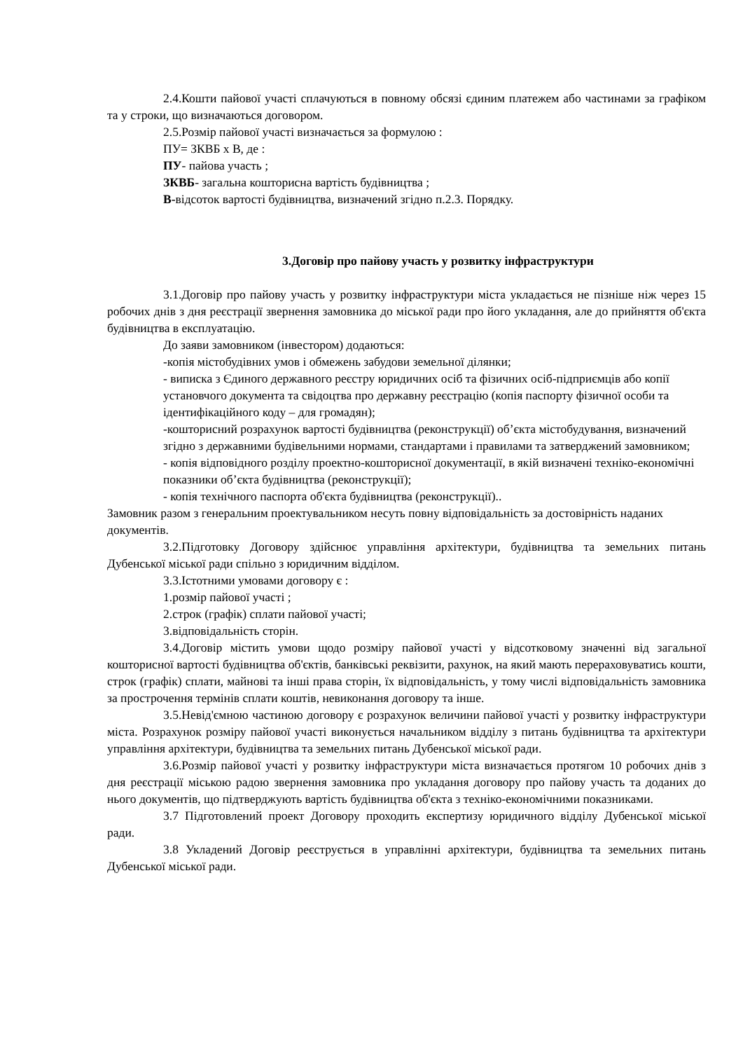2.4.Кошти пайової участі сплачуються в повному обсязі єдиним платежем або частинами за графіком та у строки, що визначаються договором.
2.5.Розмір пайової участі визначається за формулою :
ПУ= ЗКВБ х В, де :
ПУ- пайова участь ;
ЗКВБ- загальна кошторисна вартість будівництва ;
В-відсоток вартості будівництва, визначений згідно п.2.3. Порядку.
3.Договір про пайову участь у розвитку інфраструктури
3.1.Договір про пайову участь у розвитку інфраструктури міста укладається не пізніше ніж через 15 робочих днів з дня реєстрації звернення замовника до міської ради про його укладання, але до прийняття об'єкта будівництва в експлуатацію.
До заяви замовником (інвестором) додаються:
-копія містобудівних умов і обмежень забудови земельної ділянки;
- виписка з Єдиного державного реєстру юридичних осіб та фізичних осіб-підприємців або копії установчого документа та свідоцтва про державну реєстрацію (копія паспорту фізичної особи та ідентифікаційного коду – для громадян);
-кошторисний розрахунок вартості будівництва (реконструкції) об’єкта містобудування, визначений згідно з державними будівельними нормами, стандартами і правилами та затверджений замовником;
- копія відповідного розділу проектно-кошторисної документації, в якій визначені техніко-економічні показники об’єкта будівництва (реконструкції);
- копія технічного паспорта об'єкта будівництва (реконструкції)..
Замовник разом з генеральним проектувальником несуть повну відповідальність за достовірність наданих документів.
3.2.Підготовку Договору здійснює управління архітектури, будівництва та земельних питань Дубенської міської ради спільно з юридичним відділом.
3.3.Істотними умовами договору є :
1.розмір пайової участі ;
2.строк (графік) сплати пайової участі;
3.відповідальність сторін.
3.4.Договір містить умови щодо розміру пайової участі у відсотковому значенні від загальної кошторисної вартості будівництва об'єктів, банківські реквізити, рахунок, на який мають перераховуватись кошти, строк (графік) сплати, майнові та інші права сторін, їх відповідальність, у тому числі відповідальність замовника за прострочення термінів сплати коштів, невиконання договору та інше.
3.5.Невід'ємною частиною договору є розрахунок величини пайової участі у розвитку інфраструктури міста. Розрахунок розміру пайової участі виконується начальником відділу з питань будівництва та архітектури управління архітектури, будівництва та земельних питань Дубенської міської ради.
3.6.Розмір пайової участі у розвитку інфраструктури міста визначається протягом 10 робочих днів з дня реєстрації міською радою звернення замовника про укладання договору про пайову участь та доданих до нього документів, що підтверджують вартість будівництва об'єкта з техніко-економічними показниками.
3.7 Підготовлений проект Договору проходить експертизу юридичного відділу Дубенської міської ради.
3.8 Укладений Договір реєструється в управлінні архітектури, будівництва та земельних питань Дубенської міської ради.